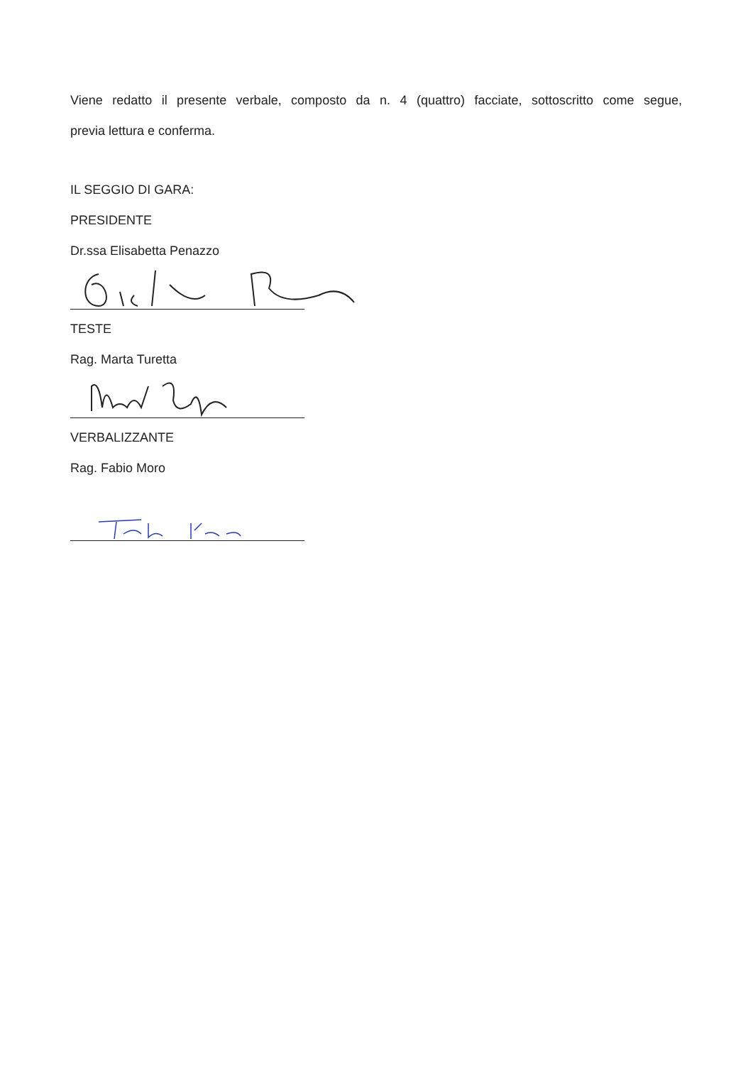Viene redatto il presente verbale, composto da n. 4 (quattro) facciate, sottoscritto come segue,
previa lettura e conferma.
IL SEGGIO DI GARA:
PRESIDENTE
Dr.ssa Elisabetta Penazzo
TESTE
Rag. Marta Turetta
VERBALIZZANTE
Rag. Fabio Moro